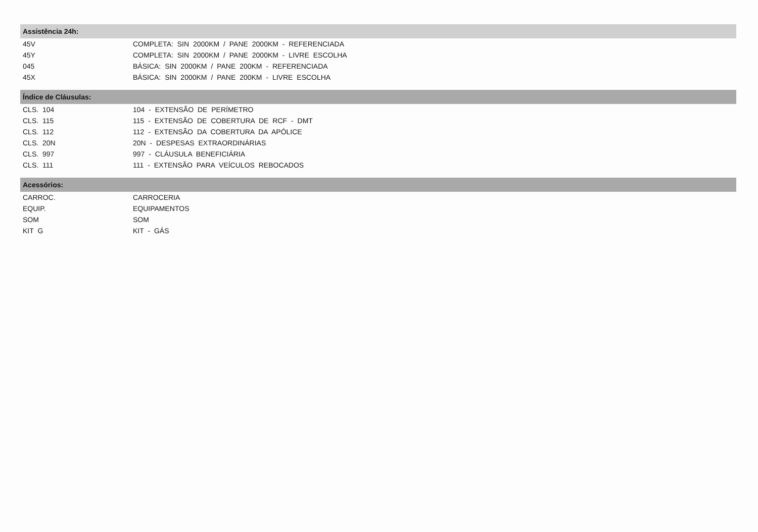| Assistência 24h: | |
| --- | --- |
| 45V | COMPLETA: SIN 2000KM / PANE 2000KM - REFERENCIADA |
| 45Y | COMPLETA: SIN 2000KM / PANE 2000KM - LIVRE ESCOLHA |
| 045 | BÁSICA: SIN 2000KM / PANE 200KM - REFERENCIADA |
| 45X | BÁSICA: SIN 2000KM / PANE 200KM - LIVRE ESCOLHA |
| Índice de Cláusulas: | |
| --- | --- |
| CLS. 104 | 104 - EXTENSÃO DE PERÍMETRO |
| CLS. 115 | 115 - EXTENSÃO DE COBERTURA DE RCF - DMT |
| CLS. 112 | 112 - EXTENSÃO DA COBERTURA DA APÓLICE |
| CLS. 20N | 20N - DESPESAS EXTRAORDINÁRIAS |
| CLS. 997 | 997 - CLÁUSULA BENEFICIÁRIA |
| CLS. 111 | 111 - EXTENSÃO PARA VEÍCULOS REBOCADOS |
| Acessórios: | |
| --- | --- |
| CARROC. | CARROCERIA |
| EQUIP. | EQUIPAMENTOS |
| SOM | SOM |
| KIT G | KIT - GÁS |